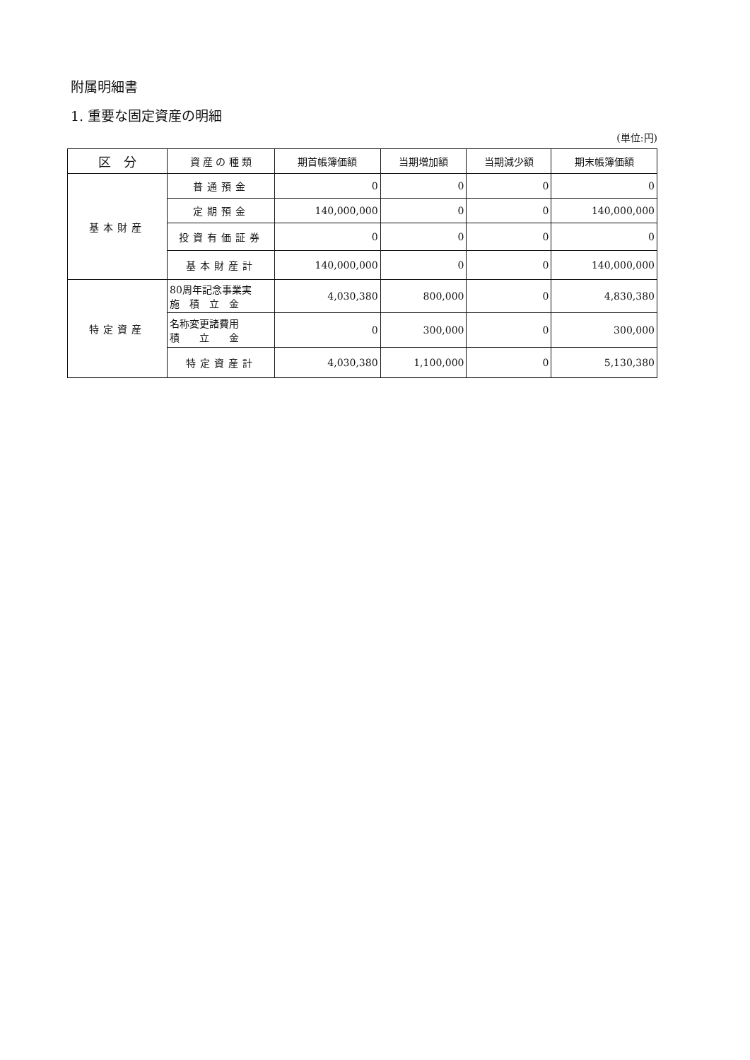附属明細書
1. 重要な固定資産の明細
(単位:円)
| 区 分 | 資 産 の 種 類 | 期首帳簿価額 | 当期増加額 | 当期減少額 | 期末帳簿価額 |
| --- | --- | --- | --- | --- | --- |
| 基本財産 | 普通預金 | 0 | 0 | 0 | 0 |
| | 定期預金 | 140,000,000 | 0 | 0 | 140,000,000 |
| | 投資有価証券 | 0 | 0 | 0 | 0 |
| | 基本財産計 | 140,000,000 | 0 | 0 | 140,000,000 |
| 特定資産 | 80周年記念事業実 施 積 立 金 | 4,030,380 | 800,000 | 0 | 4,830,380 |
| | 名称変更諸費用 積 立 金 | 0 | 300,000 | 0 | 300,000 |
| | 特定資産計 | 4,030,380 | 1,100,000 | 0 | 5,130,380 |